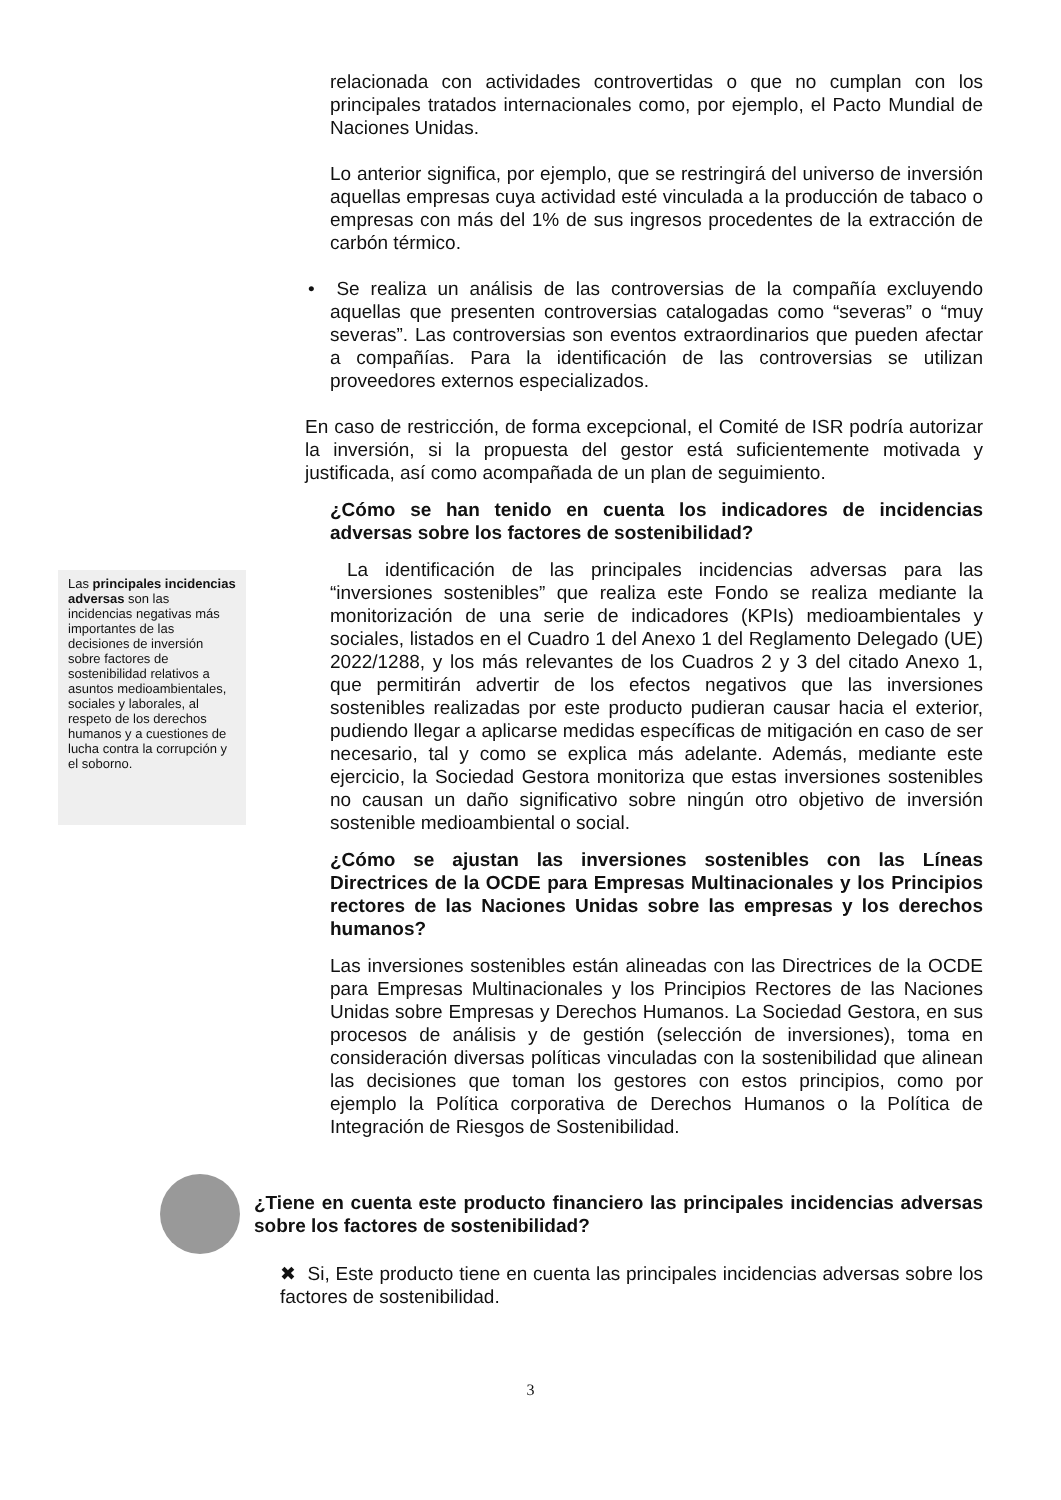relacionada con actividades controvertidas o que no cumplan con los principales tratados internacionales como, por ejemplo, el Pacto Mundial de Naciones Unidas.
Lo anterior significa, por ejemplo, que se restringirá del universo de inversión aquellas empresas cuya actividad esté vinculada a la producción de tabaco o empresas con más del 1% de sus ingresos procedentes de la extracción de carbón térmico.
• Se realiza un análisis de las controversias de la compañía excluyendo aquellas que presenten controversias catalogadas como “severas” o “muy severas”. Las controversias son eventos extraordinarios que pueden afectar a compañías. Para la identificación de las controversias se utilizan proveedores externos especializados.
En caso de restricción, de forma excepcional, el Comité de ISR podría autorizar la inversión, si la propuesta del gestor está suficientemente motivada y justificada, así como acompañada de un plan de seguimiento.
¿Cómo se han tenido en cuenta los indicadores de incidencias adversas sobre los factores de sostenibilidad?
Las principales incidencias adversas son las incidencias negativas más importantes de las decisiones de inversión sobre factores de sostenibilidad relativos a asuntos medioambientales, sociales y laborales, al respeto de los derechos humanos y a cuestiones de lucha contra la corrupción y el soborno.
La identificación de las principales incidencias adversas para las “inversiones sostenibles” que realiza este Fondo se realiza mediante la monitorización de una serie de indicadores (KPIs) medioambientales y sociales, listados en el Cuadro 1 del Anexo 1 del Reglamento Delegado (UE) 2022/1288, y los más relevantes de los Cuadros 2 y 3 del citado Anexo 1, que permitirán advertir de los efectos negativos que las inversiones sostenibles realizadas por este producto pudieran causar hacia el exterior, pudiendo llegar a aplicarse medidas específicas de mitigación en caso de ser necesario, tal y como se explica más adelante. Además, mediante este ejercicio, la Sociedad Gestora monitoriza que estas inversiones sostenibles no causan un daño significativo sobre ningún otro objetivo de inversión sostenible medioambiental o social.
¿Cómo se ajustan las inversiones sostenibles con las Líneas Directrices de la OCDE para Empresas Multinacionales y los Principios rectores de las Naciones Unidas sobre las empresas y los derechos humanos?
Las inversiones sostenibles están alineadas con las Directrices de la OCDE para Empresas Multinacionales y los Principios Rectores de las Naciones Unidas sobre Empresas y Derechos Humanos. La Sociedad Gestora, en sus procesos de análisis y de gestión (selección de inversiones), toma en consideración diversas políticas vinculadas con la sostenibilidad que alinean las decisiones que toman los gestores con estos principios, como por ejemplo la Política corporativa de Derechos Humanos o la Política de Integración de Riesgos de Sostenibilidad.
¿Tiene en cuenta este producto financiero las principales incidencias adversas sobre los factores de sostenibilidad?
✖ Si, Este producto tiene en cuenta las principales incidencias adversas sobre los factores de sostenibilidad.
3